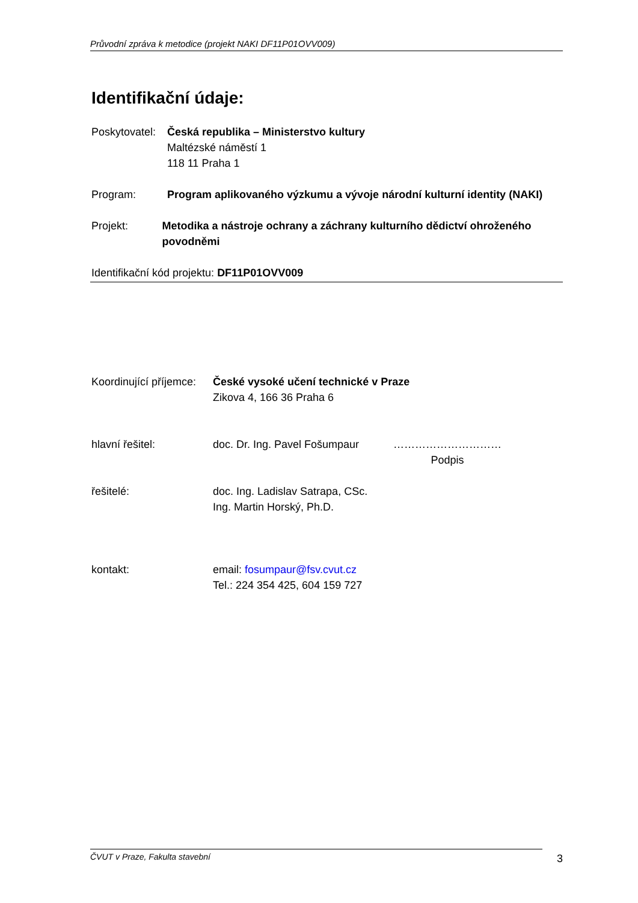Průvodní zpráva k metodice (projekt NAKI DF11P01OVV009)
Identifikační údaje:
Poskytovatel:
Česká republika – Ministerstvo kultury
Maltézské náměstí 1
118 11 Praha 1
Program: Program aplikovaného výzkumu a vývoje národní kulturní identity (NAKI)
Projekt: Metodika a nástroje ochrany a záchrany kulturního dědictví ohroženého povodněmi
Identifikační kód projektu: DF11P01OVV009
Koordinující příjemce:
České vysoké učení technické v Praze
Zikova 4, 166 36 Praha 6
hlavní řešitel: doc. Dr. Ing. Pavel Fošumpaur
…………………………
Podpis
řešitelé: doc. Ing. Ladislav Satrapa, CSc.
Ing. Martin Horský, Ph.D.
kontakt: email: fosumpaur@fsv.cvut.cz
Tel.: 224 354 425, 604 159 727
ČVUT v Praze, Fakulta stavební 3